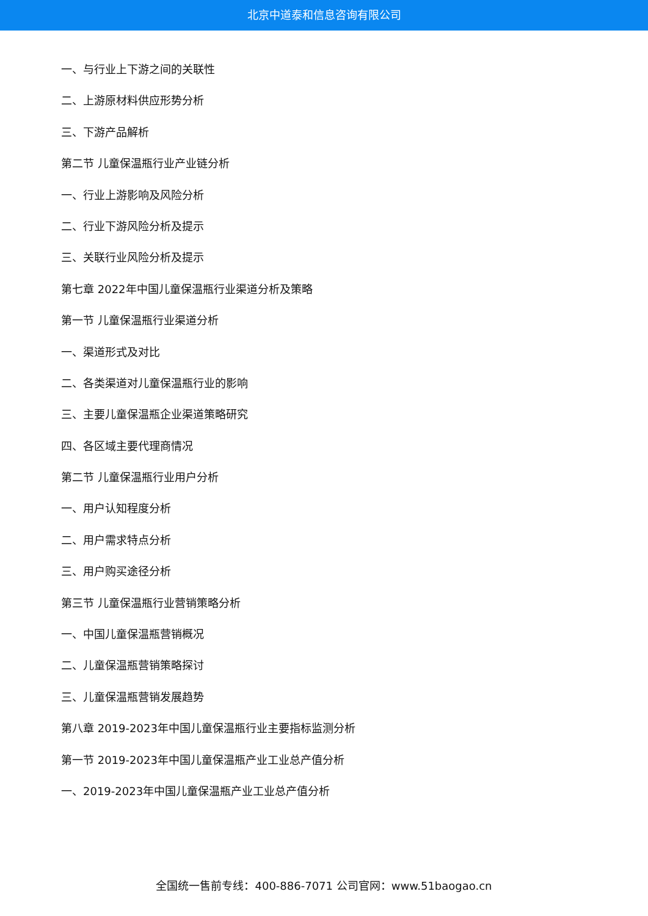北京中道泰和信息咨询有限公司
一、与行业上下游之间的关联性
二、上游原材料供应形势分析
三、下游产品解析
第二节 儿童保温瓶行业产业链分析
一、行业上游影响及风险分析
二、行业下游风险分析及提示
三、关联行业风险分析及提示
第七章 2022年中国儿童保温瓶行业渠道分析及策略
第一节 儿童保温瓶行业渠道分析
一、渠道形式及对比
二、各类渠道对儿童保温瓶行业的影响
三、主要儿童保温瓶企业渠道策略研究
四、各区域主要代理商情况
第二节 儿童保温瓶行业用户分析
一、用户认知程度分析
二、用户需求特点分析
三、用户购买途径分析
第三节 儿童保温瓶行业营销策略分析
一、中国儿童保温瓶营销概况
二、儿童保温瓶营销策略探讨
三、儿童保温瓶营销发展趋势
第八章 2019-2023年中国儿童保温瓶行业主要指标监测分析
第一节 2019-2023年中国儿童保温瓶产业工业总产值分析
一、2019-2023年中国儿童保温瓶产业工业总产值分析
全国统一售前专线：400-886-7071 公司官网：www.51baogao.cn